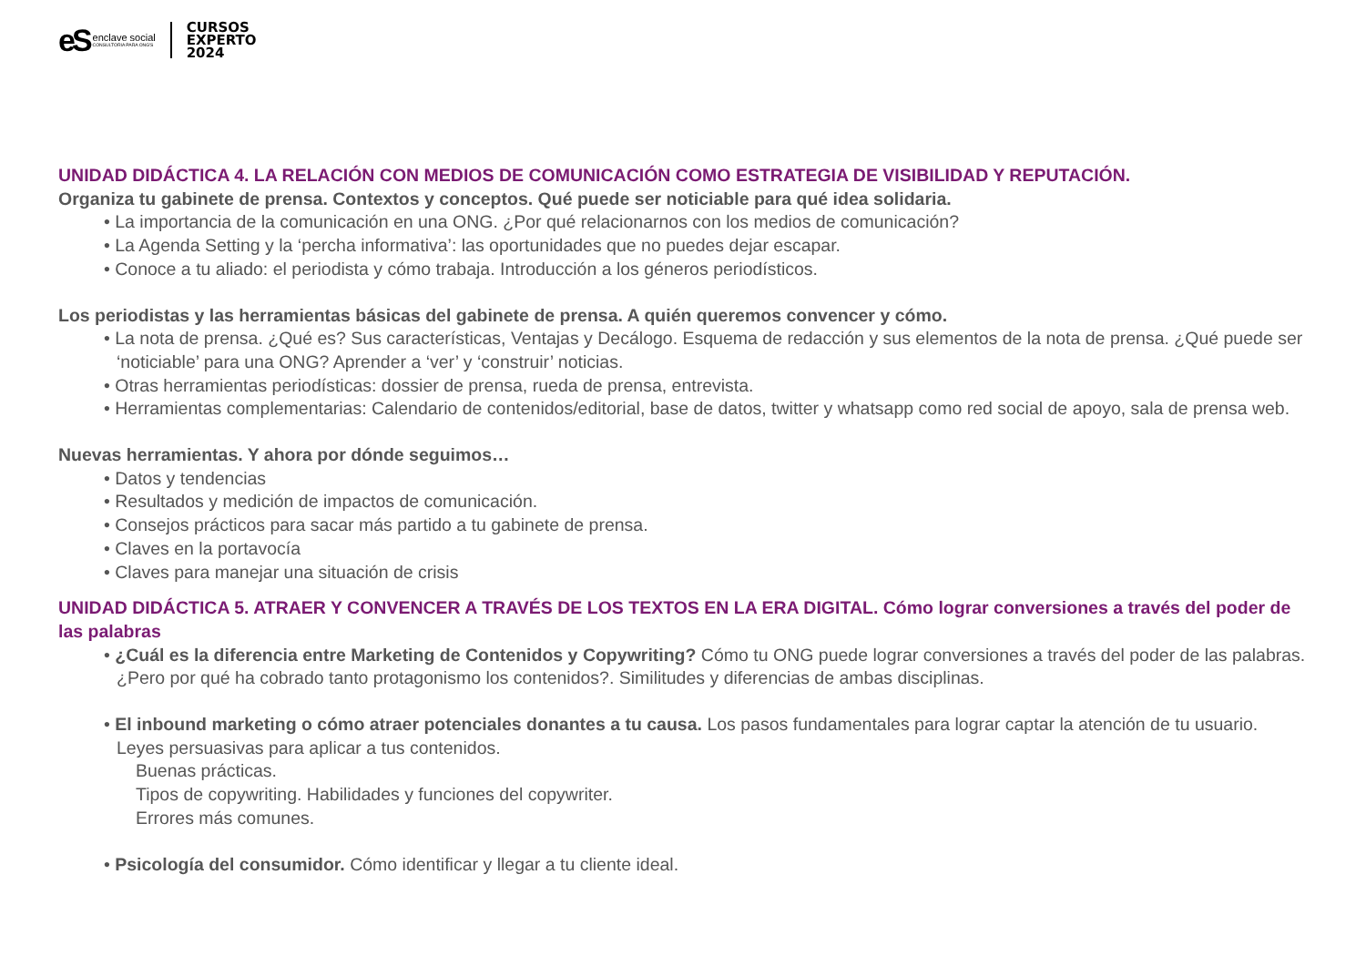eS
enclave social
CONSULTORIA PARA ONG'S
CURSOS
EXPERTO
2024
UNIDAD DIDÁCTICA 4. LA RELACIÓN CON MEDIOS DE COMUNICACIÓN COMO ESTRATEGIA DE VISIBILIDAD Y REPUTACIÓN.
Organiza tu gabinete de prensa. Contextos y conceptos. Qué puede ser noticiable para qué idea solidaria.
• La importancia de la comunicación en una ONG. ¿Por qué relacionarnos con los medios de comunicación?
• La Agenda Setting y la ‘percha informativa’: las oportunidades que no puedes dejar escapar.
• Conoce a tu aliado: el periodista y cómo trabaja. Introducción a los géneros periodísticos.
Los periodistas y las herramientas básicas del gabinete de prensa. A quién queremos convencer y cómo.
• La nota de prensa. ¿Qué es? Sus características, Ventajas y Decálogo. Esquema de redacción y sus elementos de la nota de prensa. ¿Qué puede ser ‘noticiable’ para una ONG? Aprender a ‘ver’ y ‘construir’ noticias.
• Otras herramientas periodísticas: dossier de prensa, rueda de prensa, entrevista.
• Herramientas complementarias: Calendario de contenidos/editorial, base de datos, twitter y whatsapp como red social de apoyo, sala de prensa web.
Nuevas herramientas. Y ahora por dónde seguimos…
• Datos y tendencias
• Resultados y medición de impactos de comunicación.
• Consejos prácticos para sacar más partido a tu gabinete de prensa.
• Claves en la portavocía
• Claves para manejar una situación de crisis
UNIDAD DIDÁCTICA 5. ATRAER Y CONVENCER A TRAVÉS DE LOS TEXTOS EN LA ERA DIGITAL. Cómo lograr conversiones a través del poder de las palabras
• ¿Cuál es la diferencia entre Marketing de Contenidos y Copywriting? Cómo tu ONG puede lograr conversiones a través del poder de las palabras. ¿Pero por qué ha cobrado tanto protagonismo los contenidos?. Similitudes y diferencias de ambas disciplinas.
• El inbound marketing o cómo atraer potenciales donantes a tu causa. Los pasos fundamentales para lograr captar la atención de tu usuario. Leyes persuasivas para aplicar a tus contenidos.
Buenas prácticas.
Tipos de copywriting. Habilidades y funciones del copywriter.
Errores más comunes.
• Psicología del consumidor. Cómo identificar y llegar a tu cliente ideal.